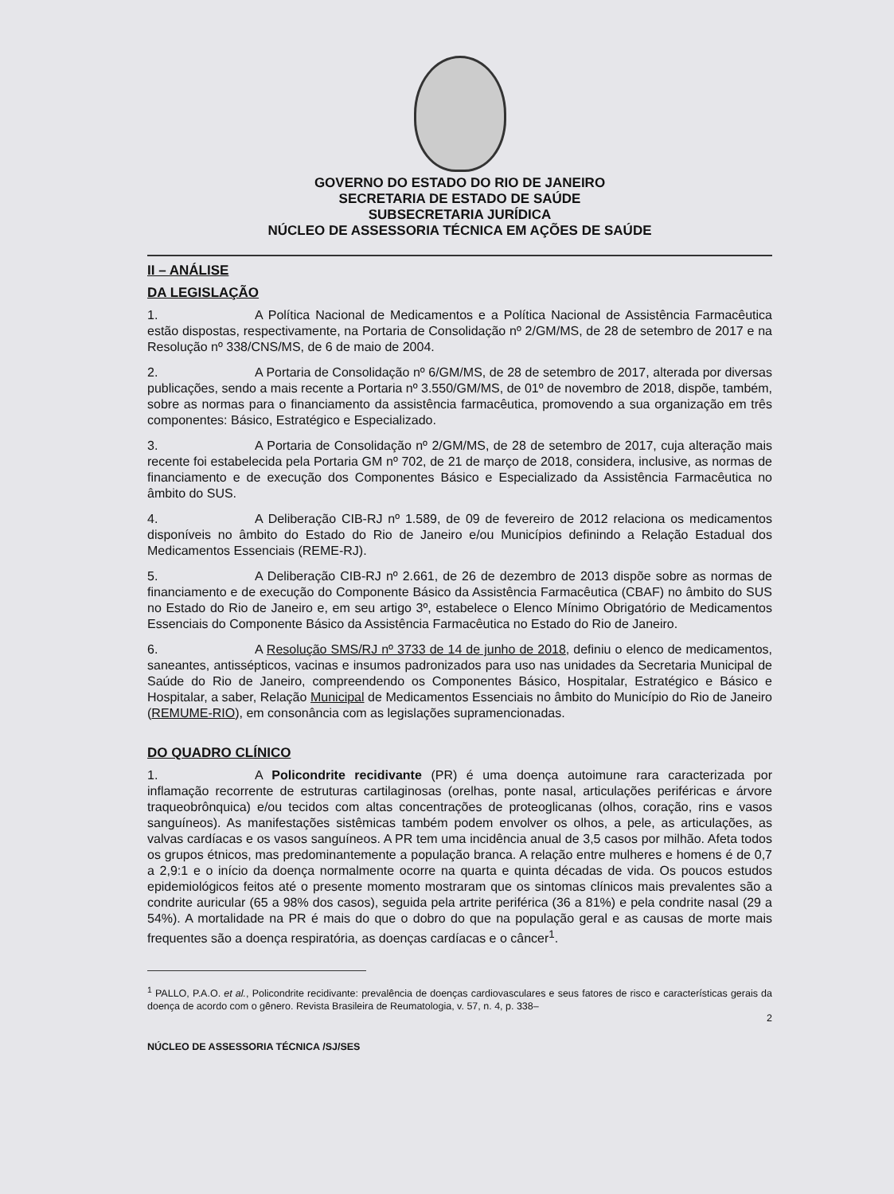GOVERNO DO ESTADO DO RIO DE JANEIRO
SECRETARIA DE ESTADO DE SAÚDE
SUBSECRETARIA JURÍDICA
NÚCLEO DE ASSESSORIA TÉCNICA EM AÇÕES DE SAÚDE
II – ANÁLISE
DA LEGISLAÇÃO
1. A Política Nacional de Medicamentos e a Política Nacional de Assistência Farmacêutica estão dispostas, respectivamente, na Portaria de Consolidação nº 2/GM/MS, de 28 de setembro de 2017 e na Resolução nº 338/CNS/MS, de 6 de maio de 2004.
2. A Portaria de Consolidação nº 6/GM/MS, de 28 de setembro de 2017, alterada por diversas publicações, sendo a mais recente a Portaria nº 3.550/GM/MS, de 01º de novembro de 2018, dispõe, também, sobre as normas para o financiamento da assistência farmacêutica, promovendo a sua organização em três componentes: Básico, Estratégico e Especializado.
3. A Portaria de Consolidação nº 2/GM/MS, de 28 de setembro de 2017, cuja alteração mais recente foi estabelecida pela Portaria GM nº 702, de 21 de março de 2018, considera, inclusive, as normas de financiamento e de execução dos Componentes Básico e Especializado da Assistência Farmacêutica no âmbito do SUS.
4. A Deliberação CIB-RJ nº 1.589, de 09 de fevereiro de 2012 relaciona os medicamentos disponíveis no âmbito do Estado do Rio de Janeiro e/ou Municípios definindo a Relação Estadual dos Medicamentos Essenciais (REME-RJ).
5. A Deliberação CIB-RJ nº 2.661, de 26 de dezembro de 2013 dispõe sobre as normas de financiamento e de execução do Componente Básico da Assistência Farmacêutica (CBAF) no âmbito do SUS no Estado do Rio de Janeiro e, em seu artigo 3º, estabelece o Elenco Mínimo Obrigatório de Medicamentos Essenciais do Componente Básico da Assistência Farmacêutica no Estado do Rio de Janeiro.
6. A Resolução SMS/RJ nº 3733 de 14 de junho de 2018, definiu o elenco de medicamentos, saneantes, antissépticos, vacinas e insumos padronizados para uso nas unidades da Secretaria Municipal de Saúde do Rio de Janeiro, compreendendo os Componentes Básico, Hospitalar, Estratégico e Básico e Hospitalar, a saber, Relação Municipal de Medicamentos Essenciais no âmbito do Município do Rio de Janeiro (REMUME-RIO), em consonância com as legislações supramencionadas.
DO QUADRO CLÍNICO
1. A Policondrite recidivante (PR) é uma doença autoimune rara caracterizada por inflamação recorrente de estruturas cartilaginosas (orelhas, ponte nasal, articulações periféricas e árvore traqueobrônquica) e/ou tecidos com altas concentrações de proteoglicanas (olhos, coração, rins e vasos sanguíneos). As manifestações sistêmicas também podem envolver os olhos, a pele, as articulações, as valvas cardíacas e os vasos sanguíneos. A PR tem uma incidência anual de 3,5 casos por milhão. Afeta todos os grupos étnicos, mas predominantemente a população branca. A relação entre mulheres e homens é de 0,7 a 2,9:1 e o início da doença normalmente ocorre na quarta e quinta décadas de vida. Os poucos estudos epidemiológicos feitos até o presente momento mostraram que os sintomas clínicos mais prevalentes são a condrite auricular (65 a 98% dos casos), seguida pela artrite periférica (36 a 81%) e pela condrite nasal (29 a 54%). A mortalidade na PR é mais do que o dobro do que na população geral e as causas de morte mais frequentes são a doença respiratória, as doenças cardíacas e o câncer<sup>1</sup>.
<sup>1</sup> PALLO, P.A.O. et al., Policondrite recidivante: prevalência de doenças cardiovasculares e seus fatores de risco e características gerais da doença de acordo com o gênero. Revista Brasileira de Reumatologia, v. 57, n. 4, p. 338–
2
NÚCLEO DE ASSESSORIA TÉCNICA /SJ/SES